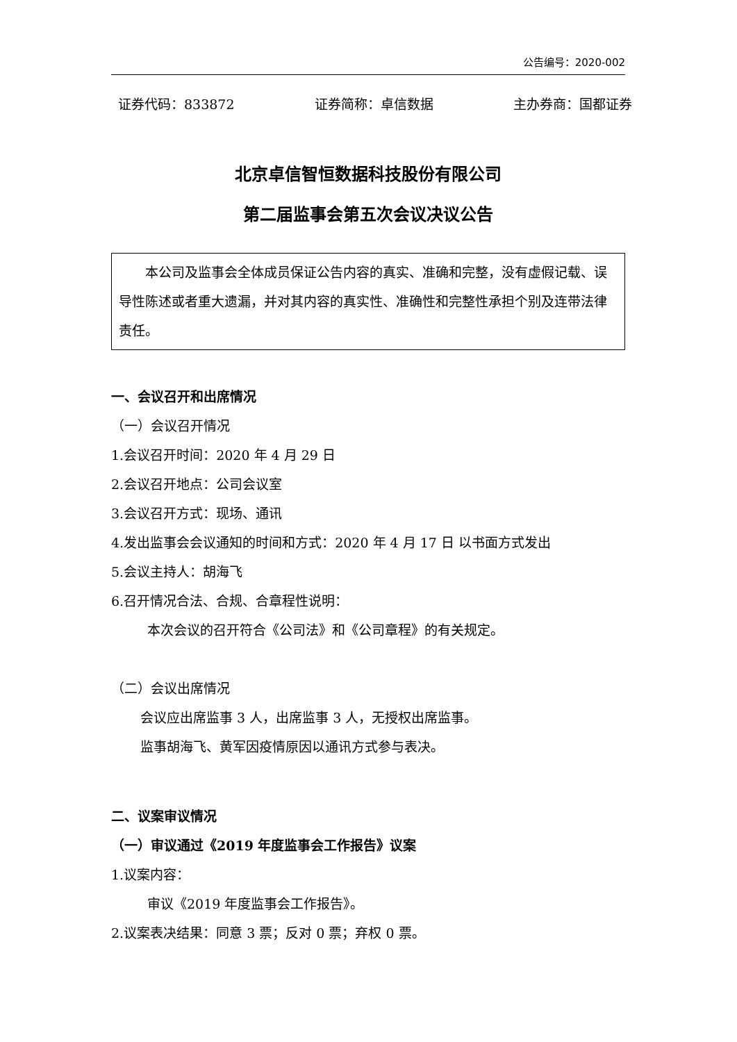公告编号：2020-002
证券代码：833872 证券简称：卓信数据 主办券商：国都证券
北京卓信智恒数据科技股份有限公司
第二届监事会第五次会议决议公告
本公司及监事会全体成员保证公告内容的真实、准确和完整，没有虚假记载、误导性陈述或者重大遗漏，并对其内容的真实性、准确性和完整性承担个别及连带法律责任。
一、会议召开和出席情况
（一）会议召开情况
1.会议召开时间：2020 年 4 月 29 日
2.会议召开地点：公司会议室
3.会议召开方式：现场、通讯
4.发出监事会会议通知的时间和方式：2020 年 4 月 17 日 以书面方式发出
5.会议主持人：胡海飞
6.召开情况合法、合规、合章程性说明：
本次会议的召开符合《公司法》和《公司章程》的有关规定。
（二）会议出席情况
会议应出席监事 3 人，出席监事 3 人，无授权出席监事。
监事胡海飞、黄军因疫情原因以通讯方式参与表决。
二、议案审议情况
（一）审议通过《2019 年度监事会工作报告》议案
1.议案内容：
审议《2019 年度监事会工作报告》。
2.议案表决结果：同意 3 票；反对 0 票；弃权 0 票。